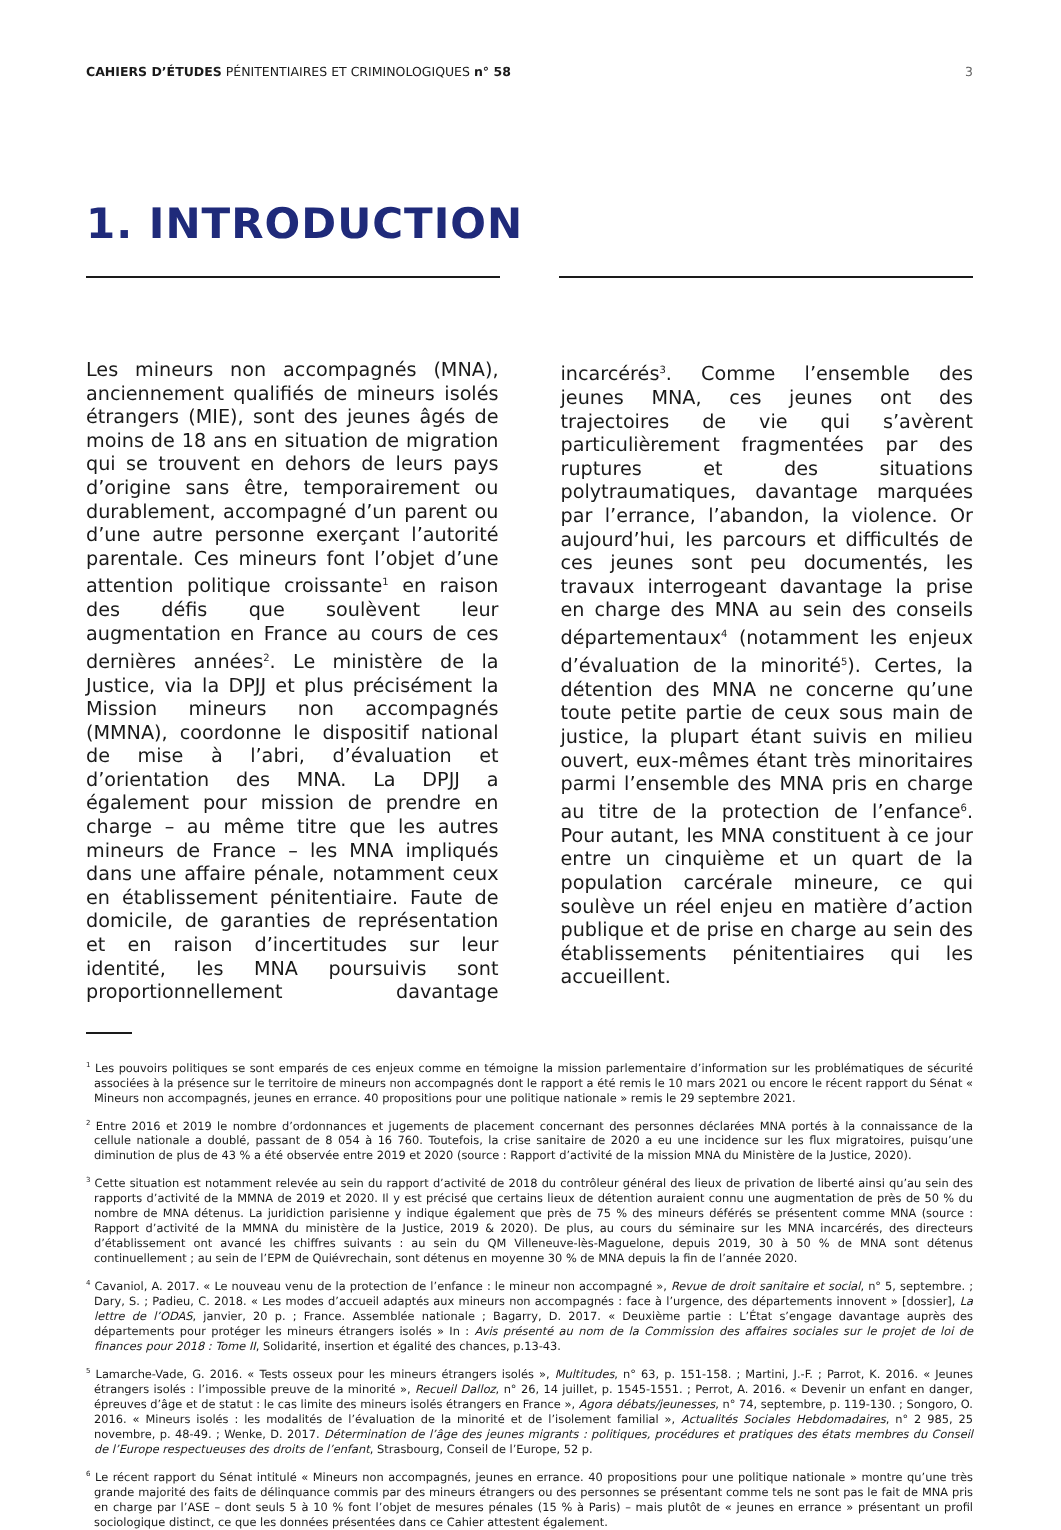CAHIERS D’ÉTUDES PÉNITENTIAIRES ET CRIMINOLOGIQUES n° 58 3
1. INTRODUCTION
Les mineurs non accompagnés (MNA), anciennement qualifiés de mineurs isolés étrangers (MIE), sont des jeunes âgés de moins de 18 ans en situation de migration qui se trouvent en dehors de leurs pays d’origine sans être, temporairement ou durablement, accompagné d’un parent ou d’une autre personne exerçant l’autorité parentale. Ces mineurs font l’objet d’une attention politique croissante<sup>1</sup> en raison des défis que soulèvent leur augmentation en France au cours de ces dernières années<sup>2</sup>. Le ministère de la Justice, via la DPJJ et plus précisément la Mission mineurs non accompagnés (MMNA), coordonne le dispositif national de mise à l’abri, d’évaluation et d’orientation des MNA. La DPJJ a également pour mission de prendre en charge – au même titre que les autres mineurs de France – les MNA impliqués dans une affaire pénale, notamment ceux en établissement pénitentiaire. Faute de domicile, de garanties de représentation et en raison d’incertitudes sur leur identité, les MNA poursuivis sont proportionnellement davantage incarcérés<sup>3</sup>. Comme l’ensemble des jeunes MNA, ces jeunes ont des trajectoires de vie qui s’avèrent particulièrement fragmentées par des ruptures et des situations polytraumatiques, davantage marquées par l’errance, l’abandon, la violence. Or aujourd’hui, les parcours et difficultés de ces jeunes sont peu documentés, les travaux interrogeant davantage la prise en charge des MNA au sein des conseils départementaux<sup>4</sup> (notamment les enjeux d’évaluation de la minorité<sup>5</sup>). Certes, la détention des MNA ne concerne qu’une toute petite partie de ceux sous main de justice, la plupart étant suivis en milieu ouvert, eux-mêmes étant très minoritaires parmi l’ensemble des MNA pris en charge au titre de la protection de l’enfance<sup>6</sup>. Pour autant, les MNA constituent à ce jour entre un cinquième et un quart de la population carcérale mineure, ce qui soulève un réel enjeu en matière d’action publique et de prise en charge au sein des établissements pénitentiaires qui les accueillent.
<sup>1</sup> Les pouvoirs politiques se sont emparés de ces enjeux comme en témoigne la mission parlementaire d’information sur les problématiques de sécurité associées à la présence sur le territoire de mineurs non accompagnés dont le rapport a été remis le 10 mars 2021 ou encore le récent rapport du Sénat « Mineurs non accompagnés, jeunes en errance. 40 propositions pour une politique nationale » remis le 29 septembre 2021.
<sup>2</sup> Entre 2016 et 2019 le nombre d’ordonnances et jugements de placement concernant des personnes déclarées MNA portés à la connaissance de la cellule nationale a doublé, passant de 8 054 à 16 760. Toutefois, la crise sanitaire de 2020 a eu une incidence sur les flux migratoires, puisqu’une diminution de plus de 43 % a été observée entre 2019 et 2020 (source : Rapport d’activité de la mission MNA du Ministère de la Justice, 2020).
<sup>3</sup> Cette situation est notamment relevée au sein du rapport d’activité de 2018 du contrôleur général des lieux de privation de liberté ainsi qu’au sein des rapports d’activité de la MMNA de 2019 et 2020. Il y est précisé que certains lieux de détention auraient connu une augmentation de près de 50 % du nombre de MNA détenus. La juridiction parisienne y indique également que près de 75 % des mineurs déférés se présentent comme MNA (source : Rapport d’activité de la MMNA du ministère de la Justice, 2019 & 2020). De plus, au cours du séminaire sur les MNA incarcérés, des directeurs d’établissement ont avancé les chiffres suivants : au sein du QM Villeneuve-lès-Maguelone, depuis 2019, 30 à 50 % de MNA sont détenus continuellement ; au sein de l’EPM de Quiévrechain, sont détenus en moyenne 30 % de MNA depuis la fin de l’année 2020.
<sup>4</sup> Cavaniol, A. 2017. « Le nouveau venu de la protection de l’enfance : le mineur non accompagné », Revue de droit sanitaire et social, n° 5, septembre. ; Dary, S. ; Padieu, C. 2018. « Les modes d’accueil adaptés aux mineurs non accompagnés : face à l’urgence, des départements innovent » [dossier], La lettre de l’ODAS, janvier, 20 p. ; France. Assemblée nationale ; Bagarry, D. 2017. « Deuxième partie : L’État s’engage davantage auprès des départements pour protéger les mineurs étrangers isolés » In : Avis présenté au nom de la Commission des affaires sociales sur le projet de loi de finances pour 2018 : Tome II, Solidarité, insertion et égalité des chances, p.13-43.
<sup>5</sup> Lamarche-Vade, G. 2016. « Tests osseux pour les mineurs étrangers isolés », Multitudes, n° 63, p. 151-158. ; Martini, J.-F. ; Parrot, K. 2016. « Jeunes étrangers isolés : l’impossible preuve de la minorité », Recueil Dalloz, n° 26, 14 juillet, p. 1545-1551. ; Perrot, A. 2016. « Devenir un enfant en danger, épreuves d’âge et de statut : le cas limite des mineurs isolés étrangers en France », Agora débats/jeunesses, n° 74, septembre, p. 119-130. ; Songoro, O. 2016. « Mineurs isolés : les modalités de l’évaluation de la minorité et de l’isolement familial », Actualités Sociales Hebdomadaires, n° 2 985, 25 novembre, p. 48-49. ; Wenke, D. 2017. Détermination de l’âge des jeunes migrants : politiques, procédures et pratiques des états membres du Conseil de l’Europe respectueuses des droits de l’enfant, Strasbourg, Conseil de l’Europe, 52 p.
<sup>6</sup> Le récent rapport du Sénat intitulé « Mineurs non accompagnés, jeunes en errance. 40 propositions pour une politique nationale » montre qu’une très grande majorité des faits de délinquance commis par des mineurs étrangers ou des personnes se présentant comme tels ne sont pas le fait de MNA pris en charge par l’ASE – dont seuls 5 à 10 % font l’objet de mesures pénales (15 % à Paris) – mais plutôt de « jeunes en errance » présentant un profil sociologique distinct, ce que les données présentées dans ce Cahier attestent également.